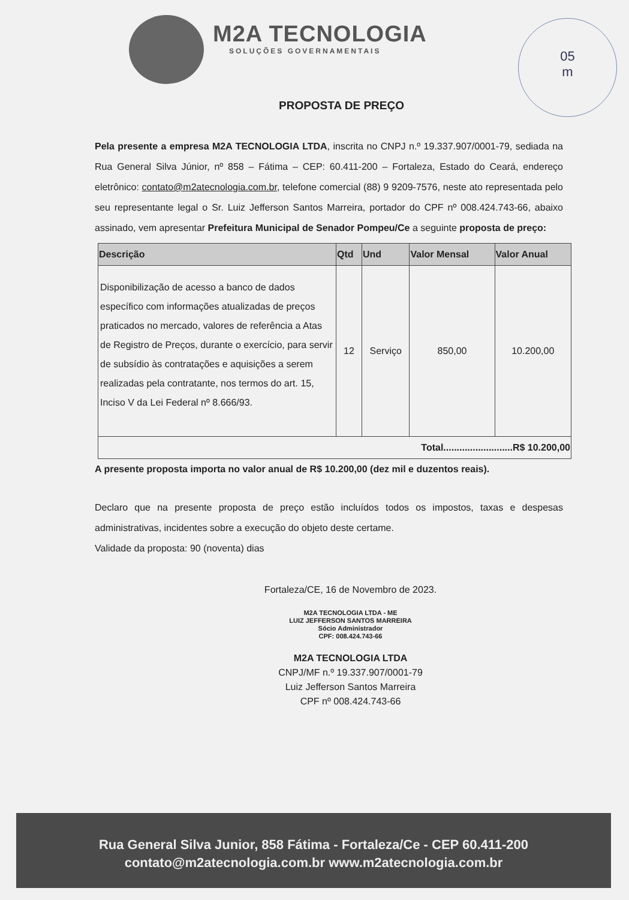05
m
M2A TECNOLOGIA
SOLUÇÕES GOVERNAMENTAIS
PROPOSTA DE PREÇO
Pela presente a empresa M2A TECNOLOGIA LTDA, inscrita no CNPJ n.º 19.337.907/0001-79, sediada na Rua General Silva Júnior, nº 858 – Fátima – CEP: 60.411-200 – Fortaleza, Estado do Ceará, endereço eletrônico: contato@m2atecnologia.com.br, telefone comercial (88) 9 9209-7576, neste ato representada pelo seu representante legal o Sr. Luiz Jefferson Santos Marreira, portador do CPF nº 008.424.743-66, abaixo assinado, vem apresentar Prefeitura Municipal de Senador Pompeu/Ce a seguinte proposta de preço:
| Descrição | Qtd | Und | Valor Mensal | Valor Anual |
| --- | --- | --- | --- | --- |
| Disponibilização de acesso a banco de dados específico com informações atualizadas de preços praticados no mercado, valores de referência a Atas de Registro de Preços, durante o exercício, para servir de subsídio às contratações e aquisições a serem realizadas pela contratante, nos termos do art. 15, Inciso V da Lei Federal nº 8.666/93. | 12 | Serviço | 850,00 | 10.200,00 |
| Total..........................R$ 10.200,00 | | | | |
A presente proposta importa no valor anual de R$ 10.200,00 (dez mil e duzentos reais).
Declaro que na presente proposta de preço estão incluídos todos os impostos, taxas e despesas administrativas, incidentes sobre a execução do objeto deste certame.
Validade da proposta: 90 (noventa) dias
Fortaleza/CE, 16 de Novembro de 2023.
M2A TECNOLOGIA LTDA - ME
LUIZ JEFFERSON SANTOS MARREIRA
Sócio Administrador
CPF: 008.424.743-66
M2A TECNOLOGIA LTDA
CNPJ/MF n.º 19.337.907/0001-79
Luiz Jefferson Santos Marreira
CPF nº 008.424.743-66
Rua General Silva Junior, 858 Fátima - Fortaleza/Ce - CEP 60.411-200
contato@m2atecnologia.com.br www.m2atecnologia.com.br